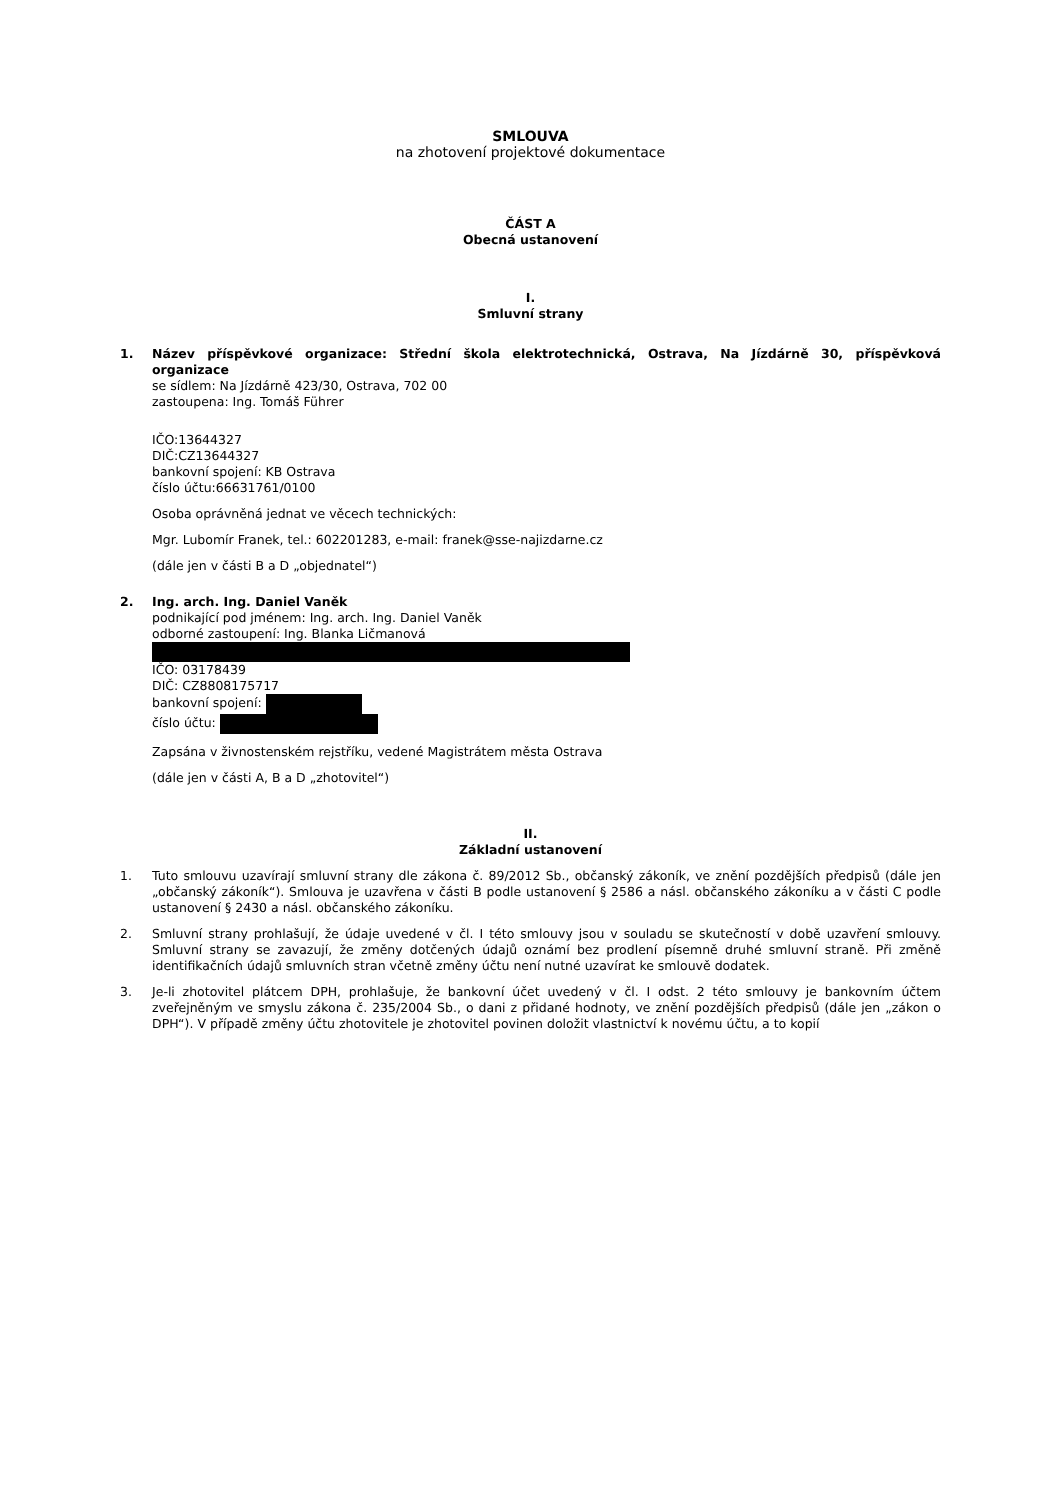SMLOUVA
na zhotovení projektové dokumentace
ČÁST A
Obecná ustanovení
I.
Smluvní strany
1. Název příspěvkové organizace: Střední škola elektrotechnická, Ostrava, Na Jízdárně 30, příspěvková organizace
se sídlem: Na Jízdárně 423/30, Ostrava, 702 00
zastoupena: Ing. Tomáš Führer
IČO:13644327
DIČ:CZ13644327
bankovní spojení: KB Ostrava
číslo účtu:66631761/0100
Osoba oprávněná jednat ve věcech technických:
Mgr. Lubomír Franek, tel.: 602201283, e-mail: franek@sse-najizdarne.cz
(dále jen v části B a D „objednatel“)
2. Ing. arch. Ing. Daniel Vaněk
podnikající pod jménem: Ing. arch. Ing. Daniel Vaněk
odborné zastoupení: Ing. Blanka Ličmanová
IČO: 03178439
DIČ: CZ8808175717
bankovní spojení:
číslo účtu:
Zapsána v živnostenském rejstříku, vedené Magistrátem města Ostrava
(dále jen v části A, B a D „zhotovitel“)
II.
Základní ustanovení
1. Tuto smlouvu uzavírají smluvní strany dle zákona č. 89/2012 Sb., občanský zákoník, ve znění pozdějších předpisů (dále jen „občanský zákoník“). Smlouva je uzavřena v části B podle ustanovení § 2586 a násl. občanského zákoníku a v části C podle ustanovení § 2430 a násl. občanského zákoníku.
2. Smluvní strany prohlašují, že údaje uvedené v čl. I této smlouvy jsou v souladu se skutečností v době uzavření smlouvy. Smluvní strany se zavazují, že změny dotčených údajů oznámí bez prodlení písemně druhé smluvní straně. Při změně identifikačních údajů smluvních stran včetně změny účtu není nutné uzavírat ke smlouvě dodatek.
3. Je-li zhotovitel plátcem DPH, prohlašuje, že bankovní účet uvedený v čl. I odst. 2 této smlouvy je bankovním účtem zveřejněným ve smyslu zákona č. 235/2004 Sb., o dani z přidané hodnoty, ve znění pozdějších předpisů (dále jen „zákon o DPH“). V případě změny účtu zhotovitele je zhotovitel povinen doložit vlastnictví k novému účtu, a to kopií